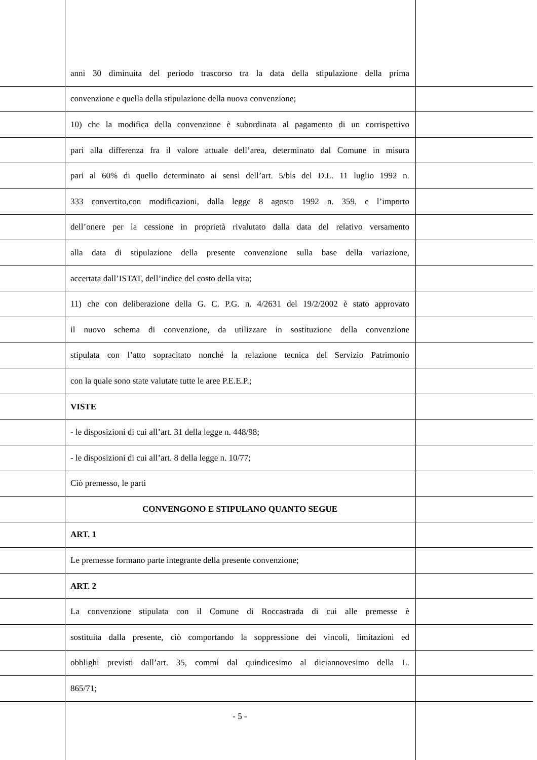anni 30 diminuita del periodo trascorso tra la data della stipulazione della prima
convenzione e quella della stipulazione della nuova convenzione;
10) che la modifica della convenzione è subordinata al pagamento di un corrispettivo
pari alla differenza fra il valore attuale dell’area, determinato dal Comune in misura
pari al 60% di quello determinato ai sensi dell’art. 5/bis del D.L. 11 luglio 1992 n.
333 convertito,con modificazioni, dalla legge 8 agosto 1992 n. 359, e l’importo
dell’onere per la cessione in proprietà rivalutato dalla data del relativo versamento
alla data di stipulazione della presente convenzione sulla base della variazione,
accertata dall’ISTAT, dell’indice del costo della vita;
11) che con deliberazione della G. C. P.G. n. 4/2631 del 19/2/2002 è stato approvato
il nuovo schema di convenzione, da utilizzare in sostituzione della convenzione
stipulata con l’atto sopracitato nonché la relazione tecnica del Servizio Patrimonio
con la quale sono state valutate tutte le aree P.E.E.P.;
VISTE
- le disposizioni di cui all’art. 31 della legge n. 448/98;
- le disposizioni di cui all’art. 8 della legge n. 10/77;
Ciò premesso, le parti
CONVENGONO E STIPULANO QUANTO SEGUE
ART. 1
Le premesse formano parte integrante della presente convenzione;
ART. 2
La convenzione stipulata con il Comune di Roccastrada di cui alle premesse è
sostituita dalla presente, ciò comportando la soppressione dei vincoli, limitazioni ed
obblighi previsti dall’art. 35, commi dal quindicesimo al diciannovesimo della L.
865/71;
- 5 -